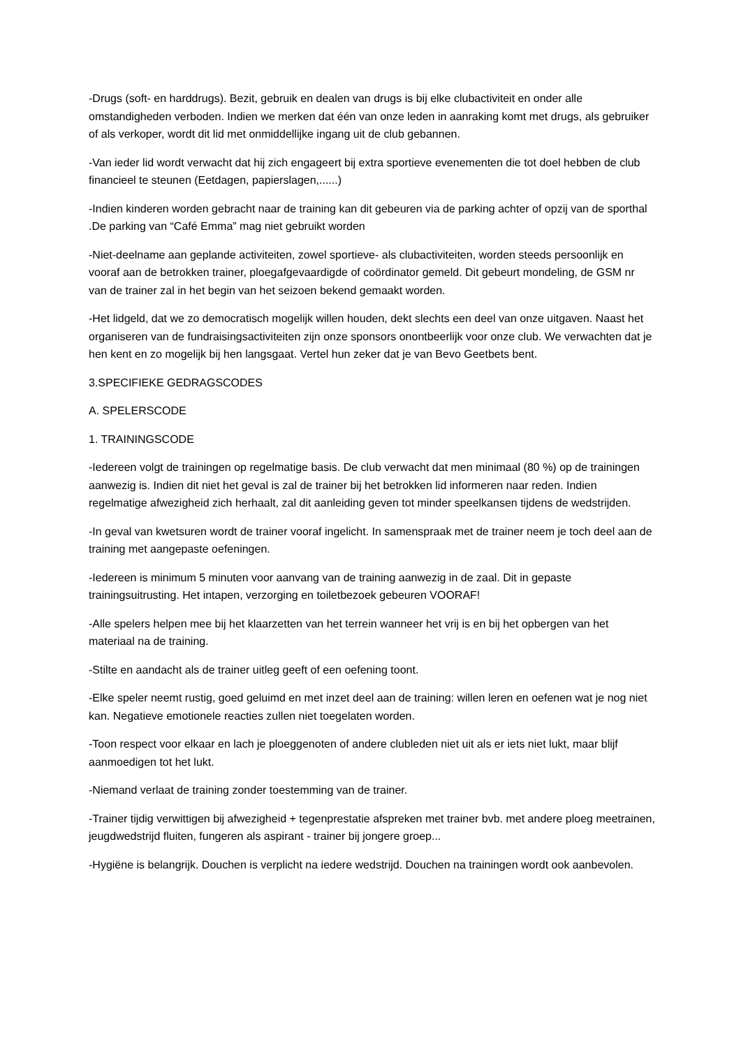-Drugs (soft- en harddrugs). Bezit, gebruik en dealen van drugs is bij elke clubactiviteit en onder alle omstandigheden verboden. Indien we merken dat één van onze leden in aanraking komt met drugs, als gebruiker of als verkoper, wordt dit lid met onmiddellijke ingang uit de club gebannen.
-Van ieder lid wordt verwacht dat hij zich engageert bij extra sportieve evenementen die tot doel hebben de club financieel te steunen (Eetdagen, papierslagen,......)
-Indien kinderen worden gebracht naar de training kan dit gebeuren via de parking achter of opzij van de sporthal .De parking van “Café Emma” mag niet gebruikt worden
-Niet-deelname aan geplande activiteiten, zowel sportieve- als clubactiviteiten, worden steeds persoonlijk en vooraf aan de betrokken trainer, ploegafgevaardigde of coördinator gemeld. Dit gebeurt mondeling, de GSM nr van de trainer zal in het begin van het seizoen bekend gemaakt worden.
-Het lidgeld, dat we zo democratisch mogelijk willen houden, dekt slechts een deel van onze uitgaven. Naast het organiseren van de fundraisingsactiviteiten zijn onze sponsors onontbeerlijk voor onze club. We verwachten dat je hen kent en zo mogelijk bij hen langsgaat. Vertel hun zeker dat je van Bevo Geetbets bent.
3.SPECIFIEKE GEDRAGSCODES
A. SPELERSCODE
1. TRAININGSCODE
-Iedereen volgt de trainingen op regelmatige basis. De club verwacht dat men minimaal (80 %) op de trainingen aanwezig is. Indien dit niet het geval is zal de trainer bij het betrokken lid informeren naar reden. Indien regelmatige afwezigheid zich herhaalt, zal dit aanleiding geven tot minder speelkansen tijdens de wedstrijden.
-In geval van kwetsuren wordt de trainer vooraf ingelicht. In samenspraak met de trainer neem je toch deel aan de training met aangepaste oefeningen.
-Iedereen is minimum 5 minuten voor aanvang van de training aanwezig in de zaal. Dit in gepaste trainingsuitrusting. Het intapen, verzorging en toiletbezoek gebeuren VOORAF!
-Alle spelers helpen mee bij het klaarzetten van het terrein wanneer het vrij is en bij het opbergen van het materiaal na de training.
-Stilte en aandacht als de trainer uitleg geeft of een oefening toont.
-Elke speler neemt rustig, goed geluimd en met inzet deel aan de training: willen leren en oefenen wat je nog niet kan. Negatieve emotionele reacties zullen niet toegelaten worden.
-Toon respect voor elkaar en lach je ploeggenoten of andere clubleden niet uit als er iets niet lukt, maar blijf aanmoedigen tot het lukt.
-Niemand verlaat de training zonder toestemming van de trainer.
-Trainer tijdig verwittigen bij afwezigheid + tegenprestatie afspreken met trainer bvb. met andere ploeg meetrainen, jeugdwedstrijd fluiten, fungeren als aspirant - trainer bij jongere groep...
-Hygiëne is belangrijk. Douchen is verplicht na iedere wedstrijd. Douchen na trainingen wordt ook aanbevolen.